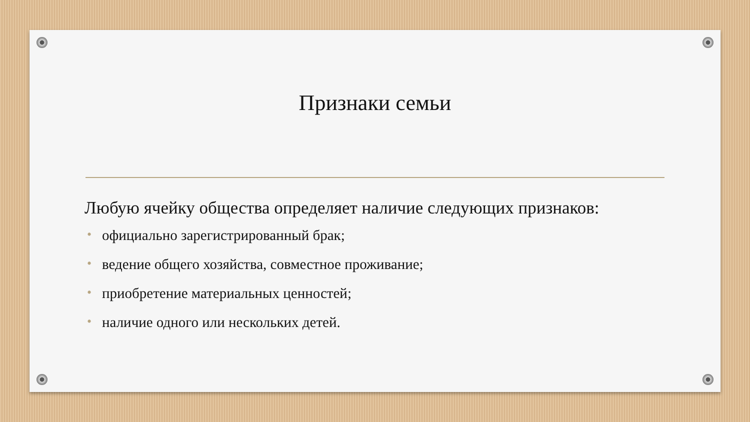Признаки семьи
Любую ячейку общества определяет наличие следующих признаков:
• официально зарегистрированный брак;
• ведение общего хозяйства, совместное проживание;
• приобретение материальных ценностей;
• наличие одного или нескольких детей.